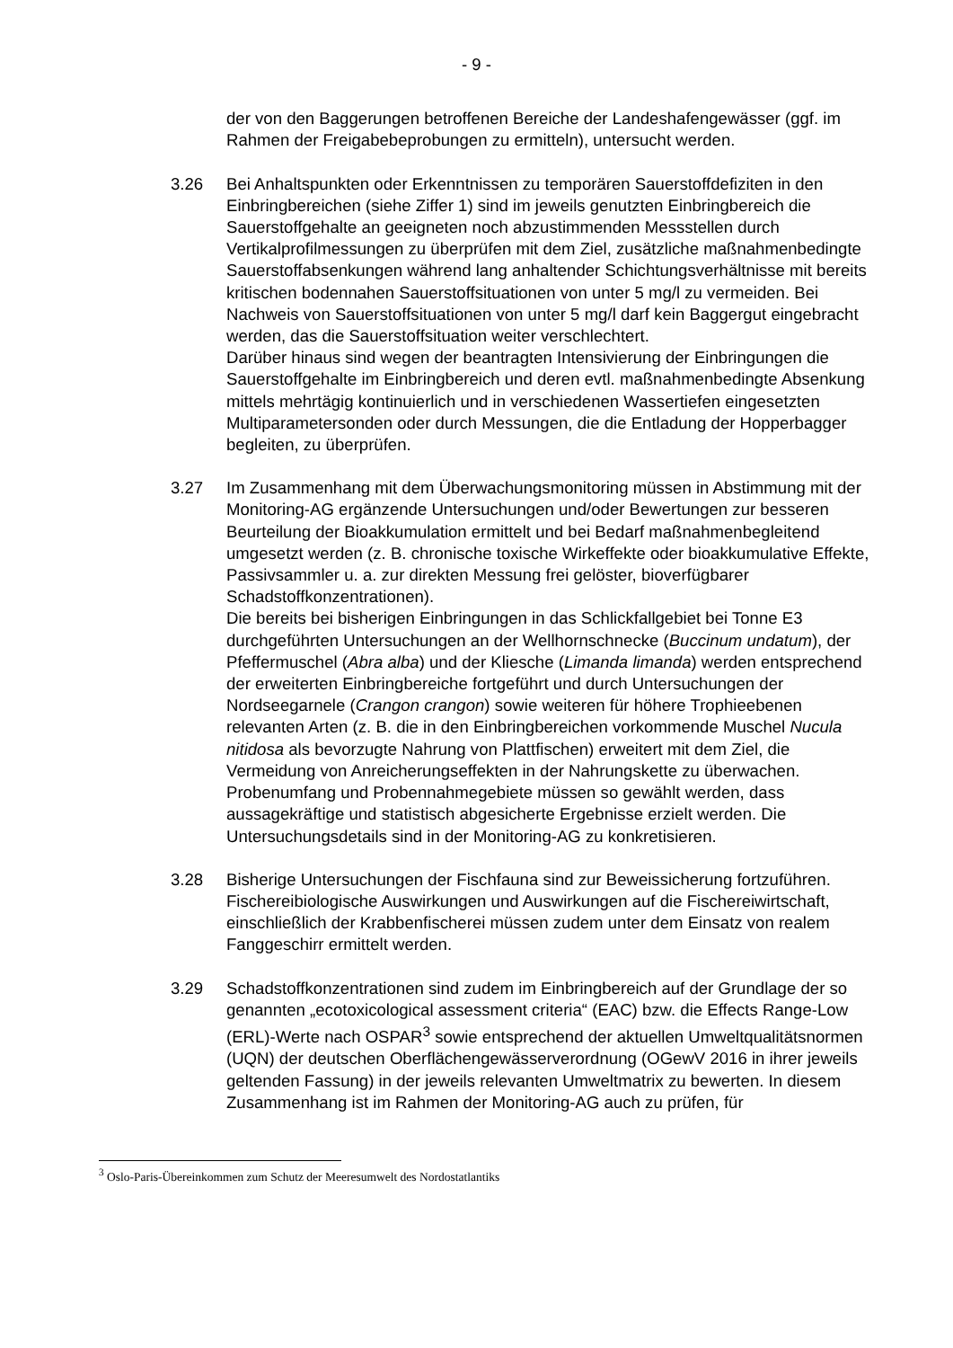- 9 -
der von den Baggerungen betroffenen Bereiche der Landeshafengewässer (ggf. im Rahmen der Freigabebeprobungen zu ermitteln), untersucht werden.
3.26 Bei Anhaltspunkten oder Erkenntnissen zu temporären Sauerstoffdefiziten in den Einbringbereichen (siehe Ziffer 1) sind im jeweils genutzten Einbringbereich die Sauerstoffgehalte an geeigneten noch abzustimmenden Messstellen durch Vertikalprofilmessungen zu überprüfen mit dem Ziel, zusätzliche maßnahmenbedingte Sauerstoffabsenkungen während lang anhaltender Schichtungsverhältnisse mit bereits kritischen bodennahen Sauerstoffsituationen von unter 5 mg/l zu vermeiden. Bei Nachweis von Sauerstoffsituationen von unter 5 mg/l darf kein Baggergut eingebracht werden, das die Sauerstoffsituation weiter verschlechtert.
Darüber hinaus sind wegen der beantragten Intensivierung der Einbringungen die Sauerstoffgehalte im Einbringbereich und deren evtl. maßnahmenbedingte Absenkung mittels mehrtägig kontinuierlich und in verschiedenen Wassertiefen eingesetzten Multiparametersonden oder durch Messungen, die die Entladung der Hopperbagger begleiten, zu überprüfen.
3.27 Im Zusammenhang mit dem Überwachungsmonitoring müssen in Abstimmung mit der Monitoring-AG ergänzende Untersuchungen und/oder Bewertungen zur besseren Beurteilung der Bioakkumulation ermittelt und bei Bedarf maßnahmenbegleitend umgesetzt werden (z. B. chronische toxische Wirkeffekte oder bioakkumulative Effekte, Passivsammler u. a. zur direkten Messung frei gelöster, bioverfügbarer Schadstoffkonzentrationen).
Die bereits bei bisherigen Einbringungen in das Schlickfallgebiet bei Tonne E3 durchgeführten Untersuchungen an der Wellhornschnecke (Buccinum undatum), der Pfeffermuschel (Abra alba) und der Kliesche (Limanda limanda) werden entsprechend der erweiterten Einbringbereiche fortgeführt und durch Untersuchungen der Nordseegarnele (Crangon crangon) sowie weiteren für höhere Trophieebenen relevanten Arten (z. B. die in den Einbringbereichen vorkommende Muschel Nucula nitidosa als bevorzugte Nahrung von Plattfischen) erweitert mit dem Ziel, die Vermeidung von Anreicherungseffekten in der Nahrungskette zu überwachen. Probenumfang und Probennahmegebiete müssen so gewählt werden, dass aussagekräftige und statistisch abgesicherte Ergebnisse erzielt werden. Die Untersuchungsdetails sind in der Monitoring-AG zu konkretisieren.
3.28 Bisherige Untersuchungen der Fischfauna sind zur Beweissicherung fortzuführen. Fischereibiologische Auswirkungen und Auswirkungen auf die Fischereiwirtschaft, einschließlich der Krabbenfischerei müssen zudem unter dem Einsatz von realem Fanggeschirr ermittelt werden.
3.29 Schadstoffkonzentrationen sind zudem im Einbringbereich auf der Grundlage der so genannten „ecotoxicological assessment criteria“ (EAC) bzw. die Effects Range-Low (ERL)-Werte nach OSPAR<sup>3</sup> sowie entsprechend der aktuellen Umweltqualitätsnormen (UQN) der deutschen Oberflächengewässerverordnung (OGewV 2016 in ihrer jeweils geltenden Fassung) in der jeweils relevanten Umweltmatrix zu bewerten. In diesem Zusammenhang ist im Rahmen der Monitoring-AG auch zu prüfen, für
<sup>3</sup> Oslo-Paris-Übereinkommen zum Schutz der Meeresumwelt des Nordostatlantiks